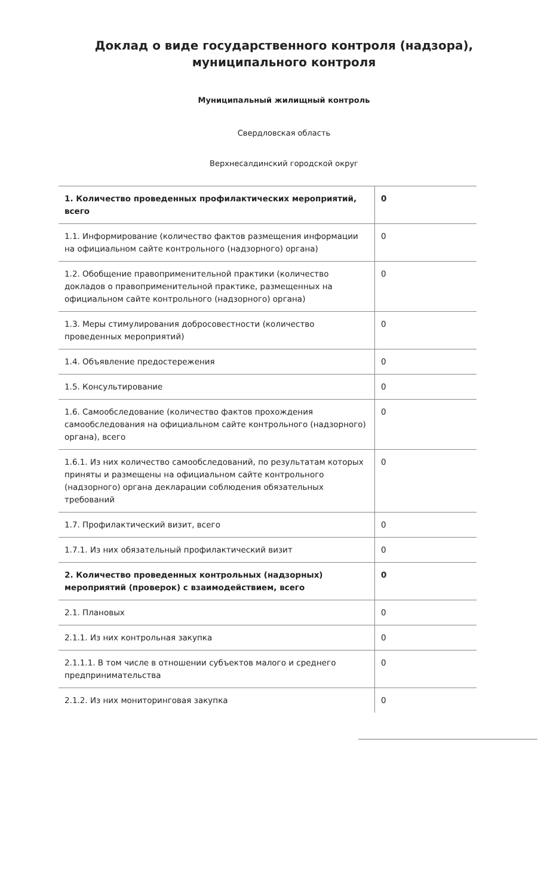Доклад о виде государственного контроля (надзора),
муниципального контроля
Муниципальный жилищный контроль
Свердловская область
Верхнесалдинский городской округ
| 1. Количество проведенных профилактических мероприятий, всего | 0 |
| 1.1. Информирование (количество фактов размещения информации на официальном сайте контрольного (надзорного) органа) | 0 |
| 1.2. Обобщение правоприменительной практики (количество докладов о правоприменительной практике, размещенных на официальном сайте контрольного (надзорного) органа) | 0 |
| 1.3. Меры стимулирования добросовестности (количество проведенных мероприятий) | 0 |
| 1.4. Объявление предостережения | 0 |
| 1.5. Консультирование | 0 |
| 1.6. Самообследование (количество фактов прохождения самообследования на официальном сайте контрольного (надзорного) органа), всего | 0 |
| 1.6.1. Из них количество самообследований, по результатам которых приняты и размещены на официальном сайте контрольного (надзорного) органа декларации соблюдения обязательных требований | 0 |
| 1.7. Профилактический визит, всего | 0 |
| 1.7.1. Из них обязательный профилактический визит | 0 |
| 2. Количество проведенных контрольных (надзорных) мероприятий (проверок) с взаимодействием, всего | 0 |
| 2.1. Плановых | 0 |
| 2.1.1. Из них контрольная закупка | 0 |
| 2.1.1.1. В том числе в отношении субъектов малого и среднего предпринимательства | 0 |
| 2.1.2. Из них мониторинговая закупка | 0 |